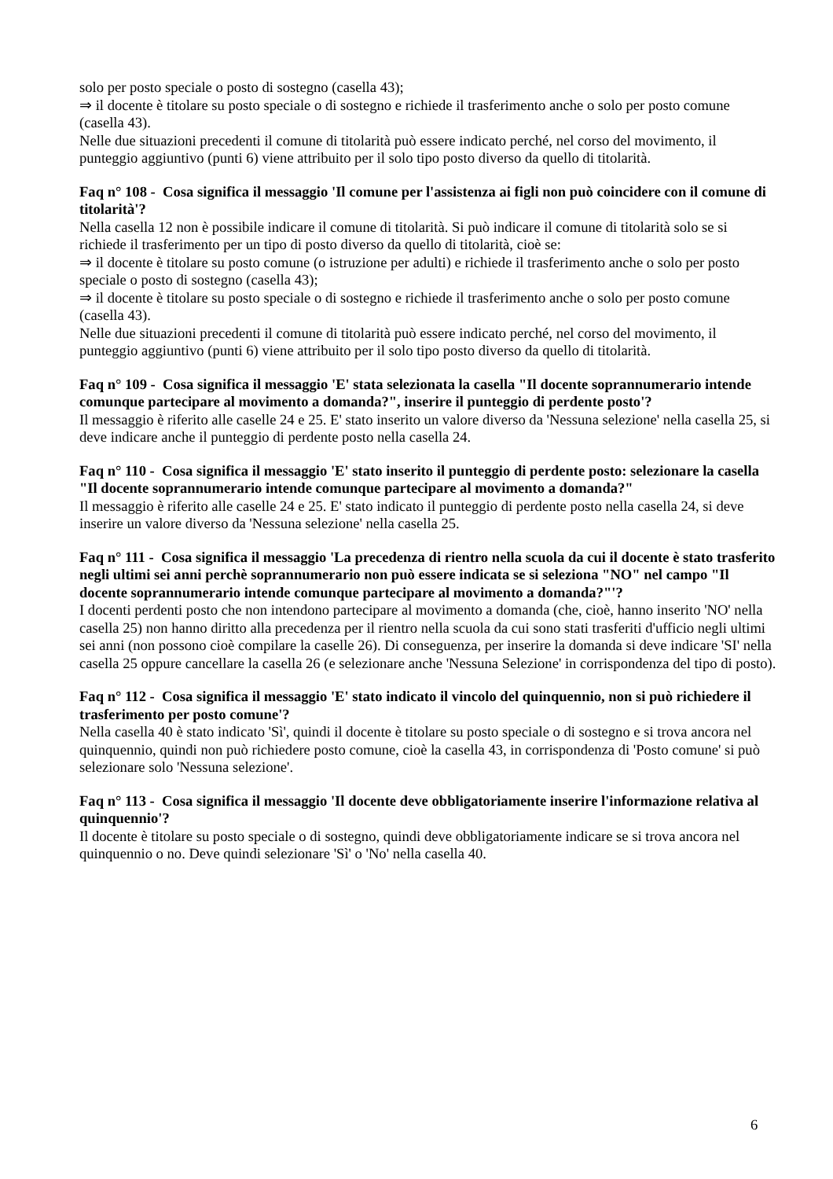solo per posto speciale o posto di sostegno (casella 43);
⇒ il docente è titolare su posto speciale o di sostegno e richiede il trasferimento anche o solo per posto comune (casella 43).
Nelle due situazioni precedenti il comune di titolarità può essere indicato perché, nel corso del movimento, il punteggio aggiuntivo (punti 6) viene attribuito per il solo tipo posto diverso da quello di titolarità.
Faq n° 108 - Cosa significa il messaggio 'Il comune per l'assistenza ai figli non può coincidere con il comune di titolarità'?
Nella casella 12 non è possibile indicare il comune di titolarità. Si può indicare il comune di titolarità solo se si richiede il trasferimento per un tipo di posto diverso da quello di titolarità, cioè se:
⇒ il docente è titolare su posto comune (o istruzione per adulti) e richiede il trasferimento anche o solo per posto speciale o posto di sostegno (casella 43);
⇒ il docente è titolare su posto speciale o di sostegno e richiede il trasferimento anche o solo per posto comune (casella 43).
Nelle due situazioni precedenti il comune di titolarità può essere indicato perché, nel corso del movimento, il punteggio aggiuntivo (punti 6) viene attribuito per il solo tipo posto diverso da quello di titolarità.
Faq n° 109 - Cosa significa il messaggio 'E' stata selezionata la casella "Il docente soprannumerario intende comunque partecipare al movimento a domanda?", inserire il punteggio di perdente posto'?
Il messaggio è riferito alle caselle 24 e 25. E' stato inserito un valore diverso da 'Nessuna selezione' nella casella 25, si deve indicare anche il punteggio di perdente posto nella casella 24.
Faq n° 110 - Cosa significa il messaggio 'E' stato inserito il punteggio di perdente posto: selezionare la casella "Il docente soprannumerario intende comunque partecipare al movimento a domanda?"
Il messaggio è riferito alle caselle 24 e 25. E' stato indicato il punteggio di perdente posto nella casella 24, si deve inserire un valore diverso da 'Nessuna selezione' nella casella 25.
Faq n° 111 - Cosa significa il messaggio 'La precedenza di rientro nella scuola da cui il docente è stato trasferito negli ultimi sei anni perchè soprannumerario non può essere indicata se si seleziona "NO" nel campo "Il docente soprannumerario intende comunque partecipare al movimento a domanda?"'?
I docenti perdenti posto che non intendono partecipare al movimento a domanda (che, cioè, hanno inserito 'NO' nella casella 25) non hanno diritto alla precedenza per il rientro nella scuola da cui sono stati trasferiti d'ufficio negli ultimi sei anni (non possono cioè compilare la caselle 26). Di conseguenza, per inserire la domanda si deve indicare 'SI' nella casella 25 oppure cancellare la casella 26 (e selezionare anche 'Nessuna Selezione' in corrispondenza del tipo di posto).
Faq n° 112 - Cosa significa il messaggio 'E' stato indicato il vincolo del quinquennio, non si può richiedere il trasferimento per posto comune'?
Nella casella 40 è stato indicato 'Sì', quindi il docente è titolare su posto speciale o di sostegno e si trova ancora nel quinquennio, quindi non può richiedere posto comune, cioè la casella 43, in corrispondenza di 'Posto comune' si può selezionare solo 'Nessuna selezione'.
Faq n° 113 - Cosa significa il messaggio 'Il docente deve obbligatoriamente inserire l'informazione relativa al quinquennio'?
Il docente è titolare su posto speciale o di sostegno, quindi deve obbligatoriamente indicare se si trova ancora nel quinquennio o no. Deve quindi selezionare 'Sì' o 'No' nella casella 40.
6